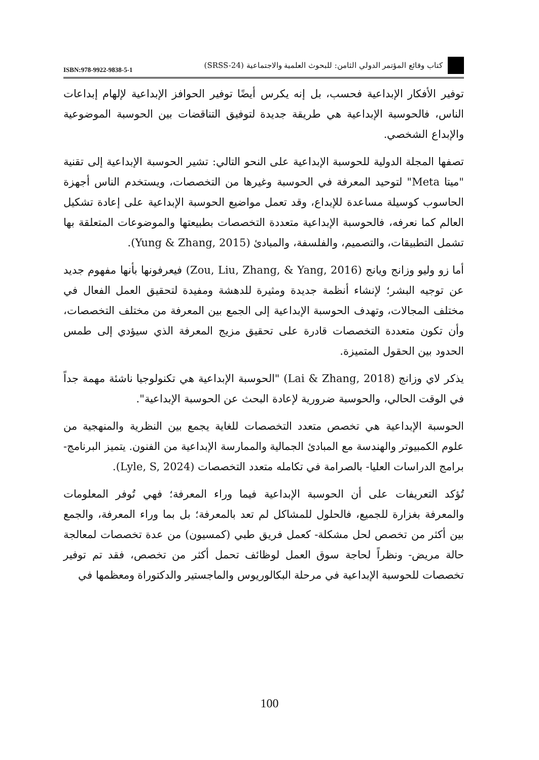ISBN:978-9922-9838-5-1 كتاب وقائع المؤتمر الدولي الثامن: للبحوث العلمية والاجتماعية (SRSS-24)
توفير الأفكار الإبداعية فحسب، بل إنه يكرس أيضًا توفير الحوافز الإبداعية لإلهام إبداعات الناس، فالحوسبة الإبداعية هي طريقة جديدة لتوفيق التناقضات بين الحوسبة الموضوعية والإبداع الشخصي.
تصفها المجلة الدولية للحوسبة الإبداعية على النحو التالي: تشير الحوسبة الإبداعية إلى تقنية "ميتا Meta" لتوحيد المعرفة في الحوسبة وغيرها من التخصصات، ويستخدم الناس أجهزة الحاسوب كوسيلة مساعدة للإبداع، وقد تعمل مواضيع الحوسبة الإبداعية على إعادة تشكيل العالم كما نعرفه، فالحوسبة الإبداعية متعددة التخصصات بطبيعتها والموضوعات المتعلقة بها تشمل التطبيقات، والتصميم، والفلسفة، والمبادئ (Yung & Zhang, 2015).
أما زو وليو وزانج ويانج (Zou, Liu, Zhang, & Yang, 2016) فيعرفونها بأنها مفهوم جديد عن توجيه البشر؛ لإنشاء أنظمة جديدة ومثيرة للدهشة ومفيدة لتحقيق العمل الفعال في مختلف المجالات، وتهدف الحوسبة الإبداعية إلى الجمع بين المعرفة من مختلف التخصصات، وأن تكون متعددة التخصصات قادرة على تحقيق مزيج المعرفة الذي سيؤدي إلى طمس الحدود بين الحقول المتميزة.
يذكر لاي وزانج (Lai & Zhang, 2018) "الحوسبة الإبداعية هي تكنولوجيا ناشئة مهمة جداً في الوقت الحالي، والحوسبة ضرورية لإعادة البحث عن الحوسبة الإبداعية".
الحوسبة الإبداعية هي تخصص متعدد التخصصات للغاية يجمع بين النظرية والمنهجية من علوم الكمبيوتر والهندسة مع المبادئ الجمالية والممارسة الإبداعية من الفنون. يتميز البرنامج- برامج الدراسات العليا- بالصرامة في تكامله متعدد التخصصات (Lyle, S, 2024).
تُؤكد التعريفات على أن الحوسبة الإبداعية فيما وراء المعرفة؛ فهي تُوفر المعلومات والمعرفة بغزارة للجميع، فالحلول للمشاكل لم تعد بالمعرفة؛ بل بما وراء المعرفة، والجمع بين أكثر من تخصص لحل مشكلة- كعمل فريق طبي (كمسيون) من عدة تخصصات لمعالجة حالة مريض- ونظراً لحاجة سوق العمل لوظائف تحمل أكثر من تخصص، فقد تم توفير تخصصات للحوسبة الإبداعية في مرحلة البكالوريوس والماجستير والدكتوراة ومعظمها في
100